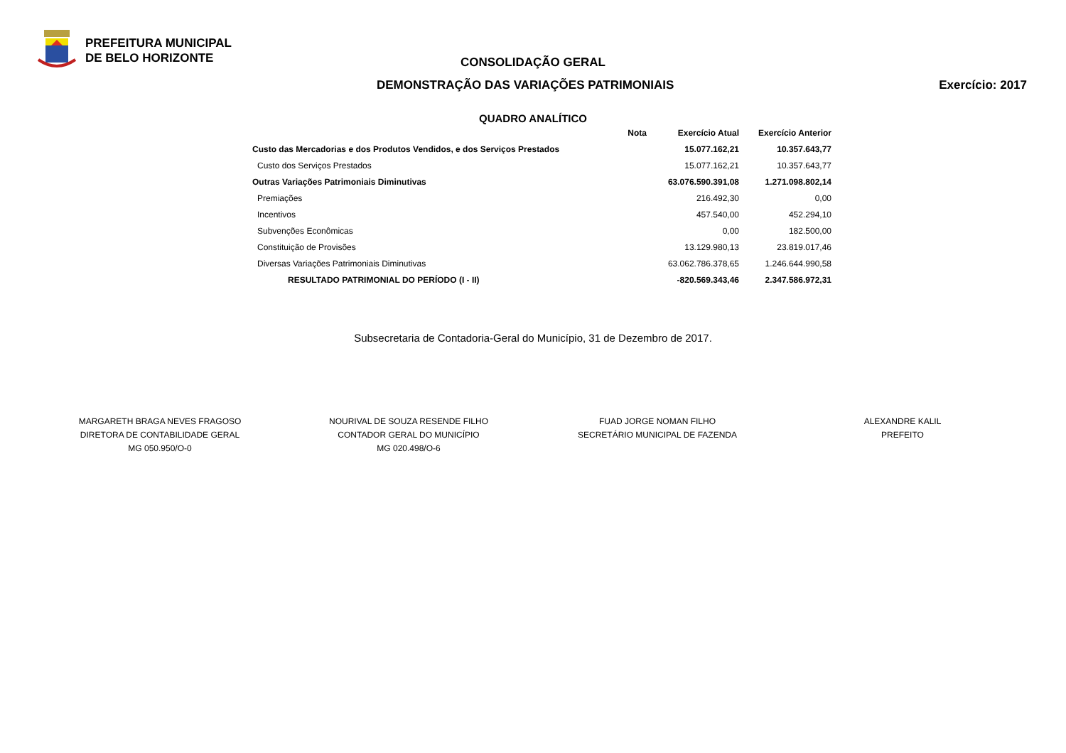PREFEITURA MUNICIPAL
DE BELO HORIZONTE
CONSOLIDAÇÃO GERAL
DEMONSTRAÇÃO DAS VARIAÇÕES PATRIMONIAIS Exercício: 2017
QUADRO ANALÍTICO
| | Nota | Exercício Atual | Exercício Anterior |
| --- | --- | --- | --- |
| Custo das Mercadorias e dos Produtos Vendidos, e dos Serviços Prestados | | 15.077.162,21 | 10.357.643,77 |
| Custo dos Serviços Prestados | | 15.077.162,21 | 10.357.643,77 |
| Outras Variações Patrimoniais Diminutivas | | 63.076.590.391,08 | 1.271.098.802,14 |
| Premiações | | 216.492,30 | 0,00 |
| Incentivos | | 457.540,00 | 452.294,10 |
| Subvenções Econômicas | | 0,00 | 182.500,00 |
| Constituição de Provisões | | 13.129.980,13 | 23.819.017,46 |
| Diversas Variações Patrimoniais Diminutivas | | 63.062.786.378,65 | 1.246.644.990,58 |
| RESULTADO PATRIMONIAL DO PERÍODO (I - II) | | -820.569.343,46 | 2.347.586.972,31 |
Subsecretaria de Contadoria-Geral do Município, 31 de Dezembro de 2017.
MARGARETH BRAGA NEVES FRAGOSO
DIRETORA DE CONTABILIDADE GERAL
MG 050.950/O-0
NOURIVAL DE SOUZA RESENDE FILHO
CONTADOR GERAL DO MUNICÍPIO
MG 020.498/O-6
FUAD JORGE NOMAN FILHO
SECRETÁRIO MUNICIPAL DE FAZENDA
ALEXANDRE KALIL
PREFEITO